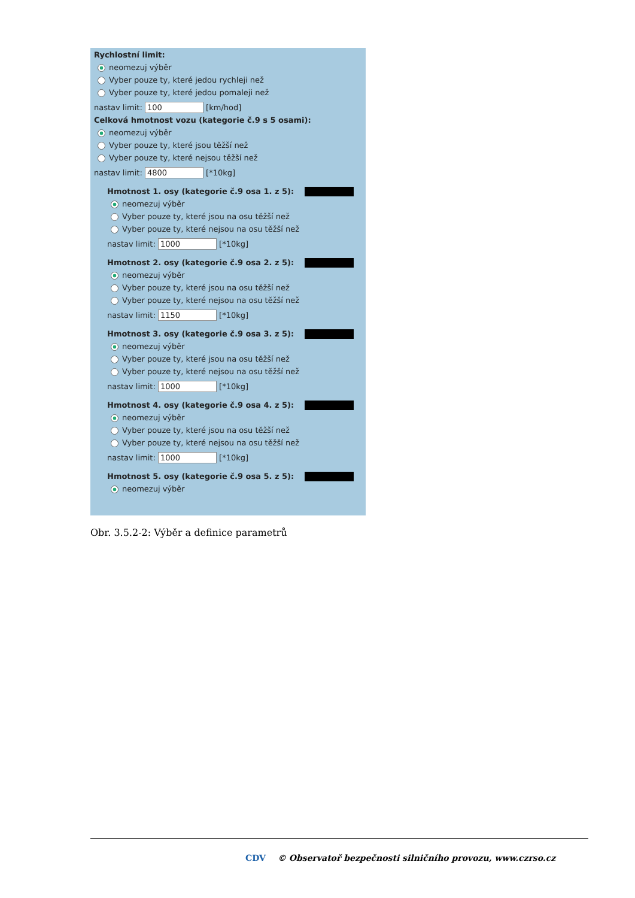Rychlostní limit:
neomezuj výběr
Vyber pouze ty, které jedou rychleji než
Vyber pouze ty, které jedou pomaleji než
nastav limit: 100 [km/hod]
Celková hmotnost vozu (kategorie č.9 s 5 osami):
neomezuj výběr
Vyber pouze ty, které jsou těžší než
Vyber pouze ty, které nejsou těžší než
nastav limit: 4800 [*10kg]
Hmotnost 1. osy (kategorie č.9 osa 1. z 5):
neomezuj výběr
Vyber pouze ty, které jsou na osu těžší než
Vyber pouze ty, které nejsou na osu těžší než
nastav limit: 1000 [*10kg]
Hmotnost 2. osy (kategorie č.9 osa 2. z 5):
neomezuj výběr
Vyber pouze ty, které jsou na osu těžší než
Vyber pouze ty, které nejsou na osu těžší než
nastav limit: 1150 [*10kg]
Hmotnost 3. osy (kategorie č.9 osa 3. z 5):
neomezuj výběr
Vyber pouze ty, které jsou na osu těžší než
Vyber pouze ty, které nejsou na osu těžší než
nastav limit: 1000 [*10kg]
Hmotnost 4. osy (kategorie č.9 osa 4. z 5):
neomezuj výběr
Vyber pouze ty, které jsou na osu těžší než
Vyber pouze ty, které nejsou na osu těžší než
nastav limit: 1000 [*10kg]
Hmotnost 5. osy (kategorie č.9 osa 5. z 5):
neomezuj výběr
Obr. 3.5.2-2: Výběr a definice parametrů
CDV © Observatoř bezpečnosti silničního provozu, www.czrso.cz